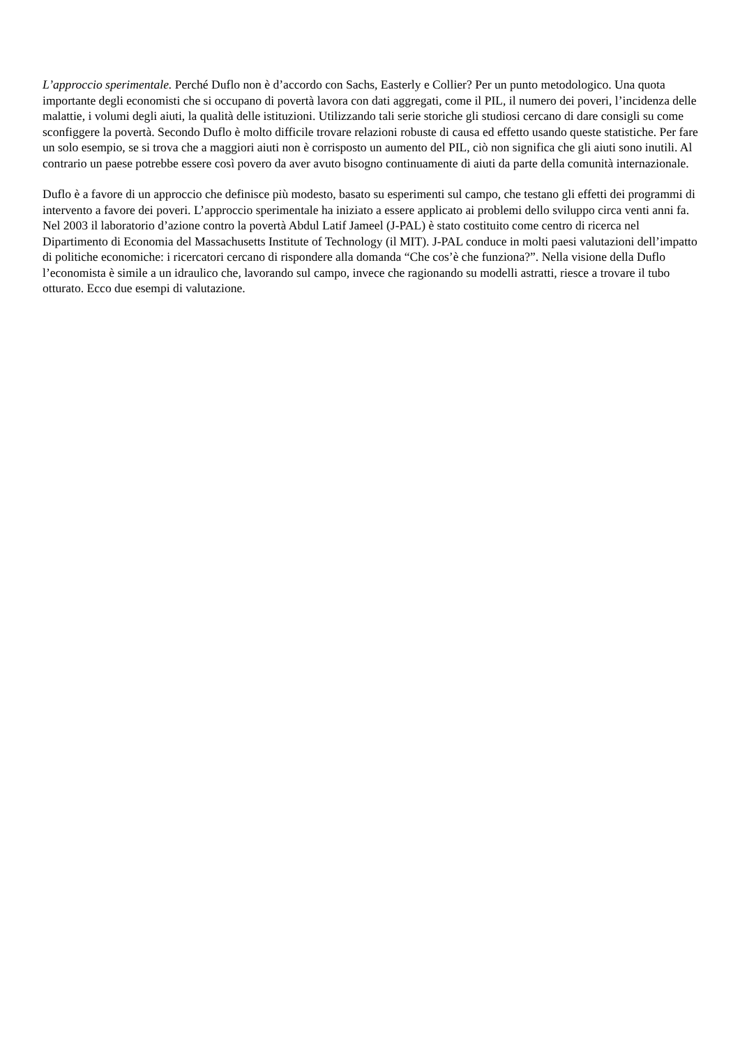L’approccio sperimentale. Perché Duflo non è d’accordo con Sachs, Easterly e Collier? Per un punto metodologico. Una quota importante degli economisti che si occupano di povertà lavora con dati aggregati, come il PIL, il numero dei poveri, l’incidenza delle malattie, i volumi degli aiuti, la qualità delle istituzioni. Utilizzando tali serie storiche gli studiosi cercano di dare consigli su come sconfiggere la povertà. Secondo Duflo è molto difficile trovare relazioni robuste di causa ed effetto usando queste statistiche. Per fare un solo esempio, se si trova che a maggiori aiuti non è corrisposto un aumento del PIL, ciò non significa che gli aiuti sono inutili. Al contrario un paese potrebbe essere così povero da aver avuto bisogno continuamente di aiuti da parte della comunità internazionale.
Duflo è a favore di un approccio che definisce più modesto, basato su esperimenti sul campo, che testano gli effetti dei programmi di intervento a favore dei poveri. L’approccio sperimentale ha iniziato a essere applicato ai problemi dello sviluppo circa venti anni fa. Nel 2003 il laboratorio d’azione contro la povertà Abdul Latif Jameel (J-PAL) è stato costituito come centro di ricerca nel Dipartimento di Economia del Massachusetts Institute of Technology (il MIT). J-PAL conduce in molti paesi valutazioni dell’impatto di politiche economiche: i ricercatori cercano di rispondere alla domanda “Che cos’è che funziona?”. Nella visione della Duflo l’economista è simile a un idraulico che, lavorando sul campo, invece che ragionando su modelli astratti, riesce a trovare il tubo otturato. Ecco due esempi di valutazione.